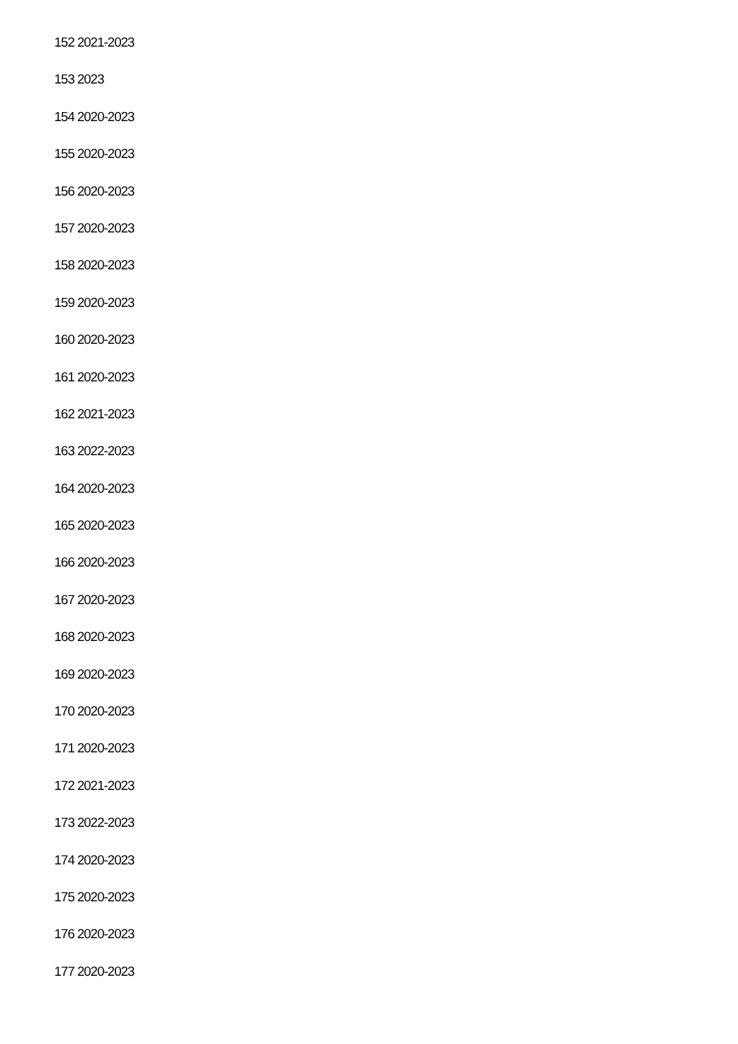152 2021-2023
153 2023
154 2020-2023
155 2020-2023
156 2020-2023
157 2020-2023
158 2020-2023
159 2020-2023
160 2020-2023
161 2020-2023
162 2021-2023
163 2022-2023
164 2020-2023
165 2020-2023
166 2020-2023
167 2020-2023
168 2020-2023
169 2020-2023
170 2020-2023
171 2020-2023
172 2021-2023
173 2022-2023
174 2020-2023
175 2020-2023
176 2020-2023
177 2020-2023